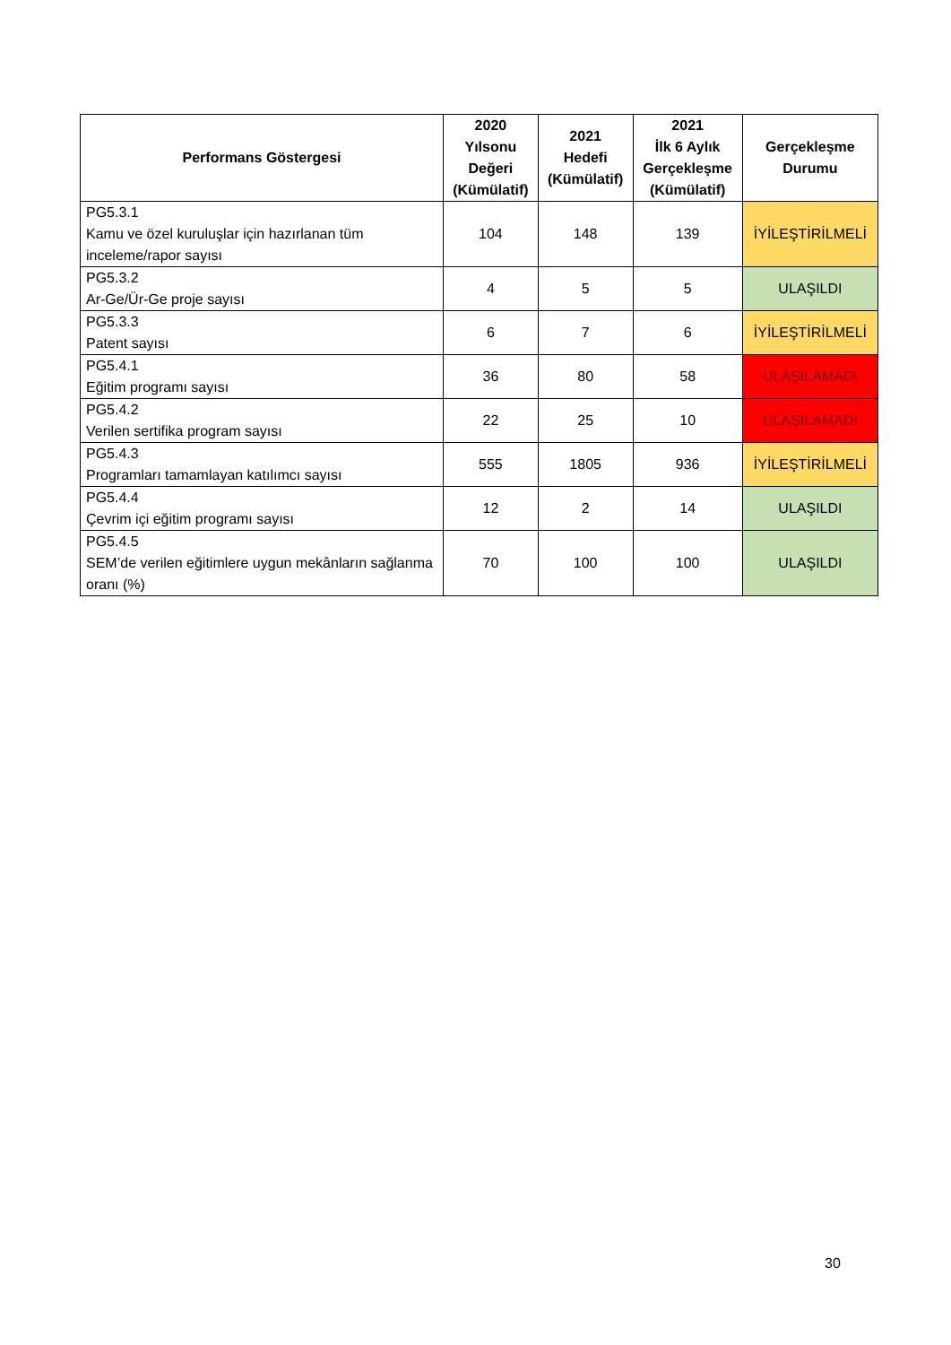| Performans Göstergesi | 2020 Yılsonu Değeri (Kümülatif) | 2021 Hedefi (Kümülatif) | 2021 İlk 6 Aylık Gerçekleşme (Kümülatif) | Gerçekleşme Durumu |
| --- | --- | --- | --- | --- |
| PG5.3.1 Kamu ve özel kuruluşlar için hazırlanan tüm inceleme/rapor sayısı | 104 | 148 | 139 | İYİLEŞTİRİLMELİ |
| PG5.3.2 Ar-Ge/Ür-Ge proje sayısı | 4 | 5 | 5 | ULAŞILDI |
| PG5.3.3 Patent sayısı | 6 | 7 | 6 | İYİLEŞTİRİLMELİ |
| PG5.4.1 Eğitim programı sayısı | 36 | 80 | 58 | ULAŞILAMADI |
| PG5.4.2 Verilen sertifika program sayısı | 22 | 25 | 10 | ULAŞILAMADI |
| PG5.4.3 Programları tamamlayan katılımcı sayısı | 555 | 1805 | 936 | İYİLEŞTİRİLMELİ |
| PG5.4.4 Çevrim içi eğitim programı sayısı | 12 | 2 | 14 | ULAŞILDI |
| PG5.4.5 SEM’de verilen eğitimlere uygun mekânların sağlanma oranı (%) | 70 | 100 | 100 | ULAŞILDI |
30